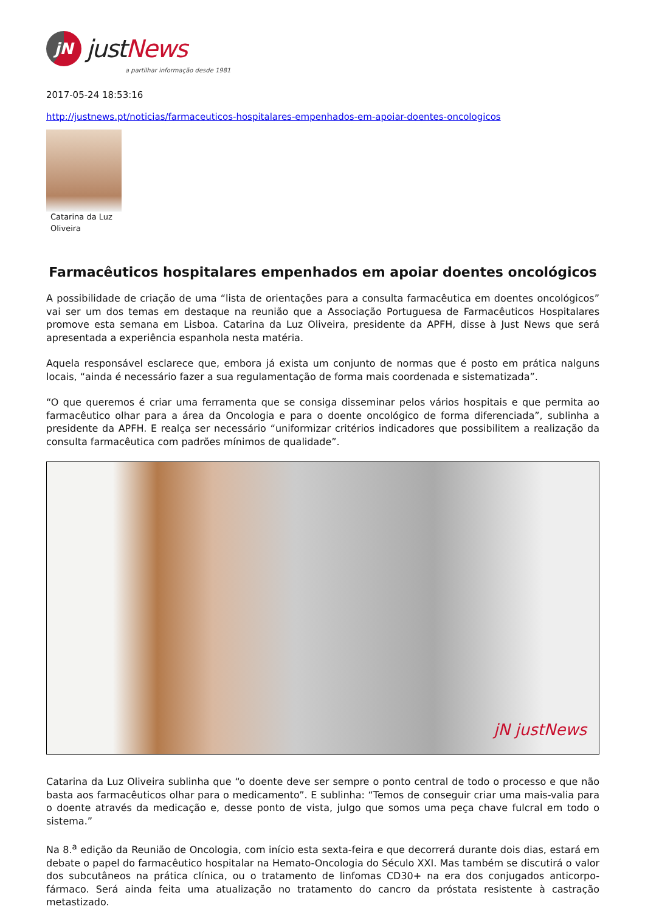jN
justNews
a partilhar informação desde 1981
2017-05-24 18:53:16
http://justnews.pt/noticias/farmaceuticos-hospitalares-empenhados-em-apoiar-doentes-oncologicos
Catarina da Luz
Oliveira
Farmacêuticos hospitalares empenhados em apoiar doentes oncológicos
A possibilidade de criação de uma “lista de orientações para a consulta farmacêutica em doentes oncológicos” vai ser um dos temas em destaque na reunião que a Associação Portuguesa de Farmacêuticos Hospitalares promove esta semana em Lisboa. Catarina da Luz Oliveira, presidente da APFH, disse à Just News que será apresentada a experiência espanhola nesta matéria.
Aquela responsável esclarece que, embora já exista um conjunto de normas que é posto em prática nalguns locais, “ainda é necessário fazer a sua regulamentação de forma mais coordenada e sistematizada”.
“O que queremos é criar uma ferramenta que se consiga disseminar pelos vários hospitais e que permita ao farmacêutico olhar para a área da Oncologia e para o doente oncológico de forma diferenciada”, sublinha a presidente da APFH. E realça ser necessário “uniformizar critérios indicadores que possibilitem a realização da consulta farmacêutica com padrões mínimos de qualidade”.
jN justNews
Catarina da Luz Oliveira sublinha que “o doente deve ser sempre o ponto central de todo o processo e que não basta aos farmacêuticos olhar para o medicamento”. E sublinha: “Temos de conseguir criar uma mais-valia para o doente através da medicação e, desse ponto de vista, julgo que somos uma peça chave fulcral em todo o sistema.”
Na 8.<sup>a</sup> edição da Reunião de Oncologia, com início esta sexta-feira e que decorrerá durante dois dias, estará em debate o papel do farmacêutico hospitalar na Hemato-Oncologia do Século XXI. Mas também se discutirá o valor dos subcutâneos na prática clínica, ou o tratamento de linfomas CD30+ na era dos conjugados anticorpo-fármaco. Será ainda feita uma atualização no tratamento do cancro da próstata resistente à castração metastizado.